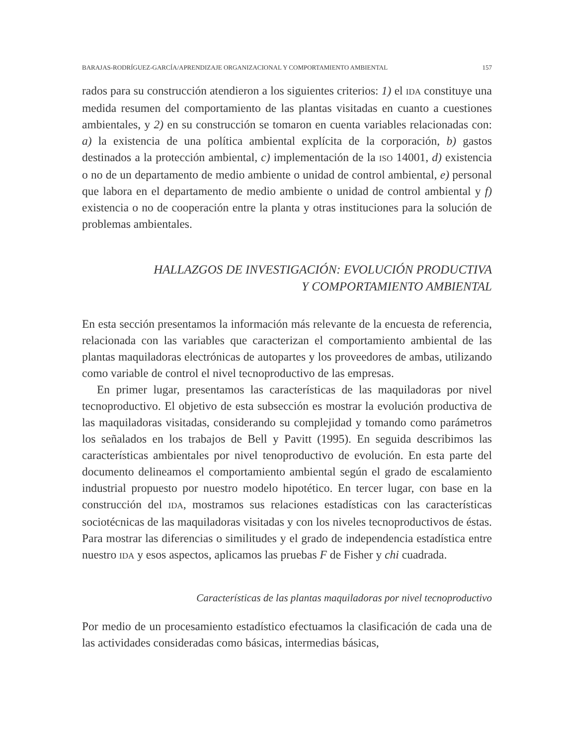BARAJAS-RODRÍGUEZ-GARCÍA/APRENDIZAJE ORGANIZACIONAL Y COMPORTAMIENTO AMBIENTAL 157
rados para su construcción atendieron a los siguientes criterios: 1) el IDA constituye una medida resumen del comportamiento de las plantas visitadas en cuanto a cuestiones ambientales, y 2) en su construcción se tomaron en cuenta variables relacionadas con: a) la existencia de una política ambiental explícita de la corporación, b) gastos destinados a la protección ambiental, c) implementación de la ISO 14001, d) existencia o no de un departamento de medio ambiente o unidad de control ambiental, e) personal que labora en el departamento de medio ambiente o unidad de control ambiental y f) existencia o no de cooperación entre la planta y otras instituciones para la solución de problemas ambientales.
HALLAZGOS DE INVESTIGACIÓN: EVOLUCIÓN PRODUCTIVA
Y COMPORTAMIENTO AMBIENTAL
En esta sección presentamos la información más relevante de la encuesta de referencia, relacionada con las variables que caracterizan el comportamiento ambiental de las plantas maquiladoras electrónicas de autopartes y los proveedores de ambas, utilizando como variable de control el nivel tecnoproductivo de las empresas.
En primer lugar, presentamos las características de las maquiladoras por nivel tecnoproductivo. El objetivo de esta subsección es mostrar la evolución productiva de las maquiladoras visitadas, considerando su complejidad y tomando como parámetros los señalados en los trabajos de Bell y Pavitt (1995). En seguida describimos las características ambientales por nivel tenoproductivo de evolución. En esta parte del documento delineamos el comportamiento ambiental según el grado de escalamiento industrial propuesto por nuestro modelo hipotético. En tercer lugar, con base en la construcción del IDA, mostramos sus relaciones estadísticas con las características sociotécnicas de las maquiladoras visitadas y con los niveles tecnoproductivos de éstas. Para mostrar las diferencias o similitudes y el grado de independencia estadística entre nuestro IDA y esos aspectos, aplicamos las pruebas F de Fisher y chi cuadrada.
Características de las plantas maquiladoras por nivel tecnoproductivo
Por medio de un procesamiento estadístico efectuamos la clasificación de cada una de las actividades consideradas como básicas, intermedias básicas,